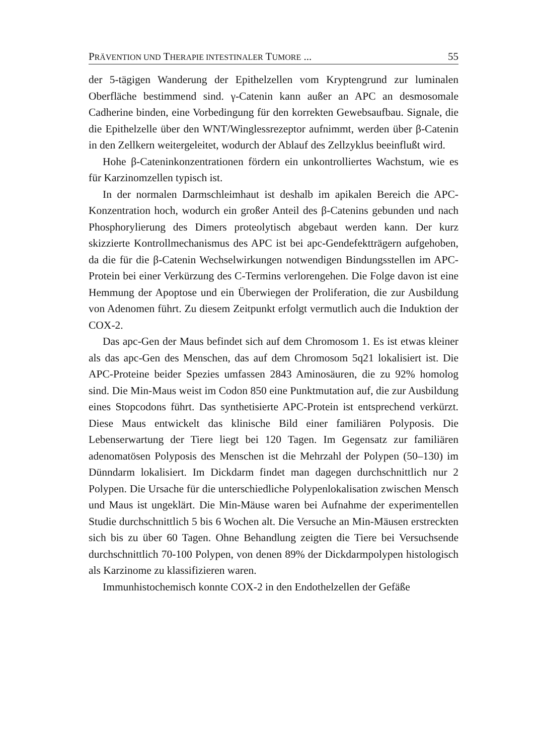PRÄVENTION UND THERAPIE INTESTINALER TUMORE ... 55
der 5-tägigen Wanderung der Epithelzellen vom Kryptengrund zur luminalen Oberfläche bestimmend sind. γ-Catenin kann außer an APC an desmosomale Cadherine binden, eine Vorbedingung für den korrekten Gewebsaufbau. Signale, die die Epithelzelle über den WNT/Winglessrezeptor aufnimmt, werden über β-Catenin in den Zellkern weitergeleitet, wodurch der Ablauf des Zellzyklus beeinflußt wird.
Hohe β-Cateninkonzentrationen fördern ein unkontrolliertes Wachstum, wie es für Karzinomzellen typisch ist.
In der normalen Darmschleimhaut ist deshalb im apikalen Bereich die APC-Konzentration hoch, wodurch ein großer Anteil des β-Catenins gebunden und nach Phosphorylierung des Dimers proteolytisch abgebaut werden kann. Der kurz skizzierte Kontrollmechanismus des APC ist bei apc-Gendefektträgern aufgehoben, da die für die β-Catenin Wechselwirkungen notwendigen Bindungsstellen im APC-Protein bei einer Verkürzung des C-Termins verlorengehen. Die Folge davon ist eine Hemmung der Apoptose und ein Überwiegen der Proliferation, die zur Ausbildung von Adenomen führt. Zu diesem Zeitpunkt erfolgt vermutlich auch die Induktion der COX-2.
Das apc-Gen der Maus befindet sich auf dem Chromosom 1. Es ist etwas kleiner als das apc-Gen des Menschen, das auf dem Chromosom 5q21 lokalisiert ist. Die APC-Proteine beider Spezies umfassen 2843 Aminosäuren, die zu 92% homolog sind. Die Min-Maus weist im Codon 850 eine Punktmutation auf, die zur Ausbildung eines Stopcodons führt. Das synthetisierte APC-Protein ist entsprechend verkürzt. Diese Maus entwickelt das klinische Bild einer familiären Polyposis. Die Lebenserwartung der Tiere liegt bei 120 Tagen. Im Gegensatz zur familiären adenomatösen Polyposis des Menschen ist die Mehrzahl der Polypen (50–130) im Dünndarm lokalisiert. Im Dickdarm findet man dagegen durchschnittlich nur 2 Polypen. Die Ursache für die unterschiedliche Polypenlokalisation zwischen Mensch und Maus ist ungeklärt. Die Min-Mäuse waren bei Aufnahme der experimentellen Studie durchschnittlich 5 bis 6 Wochen alt. Die Versuche an Min-Mäusen erstreckten sich bis zu über 60 Tagen. Ohne Behandlung zeigten die Tiere bei Versuchsende durchschnittlich 70-100 Polypen, von denen 89% der Dickdarmpolypen histologisch als Karzinome zu klassifizieren waren.
Immunhistochemisch konnte COX-2 in den Endothelzellen der Gefäße